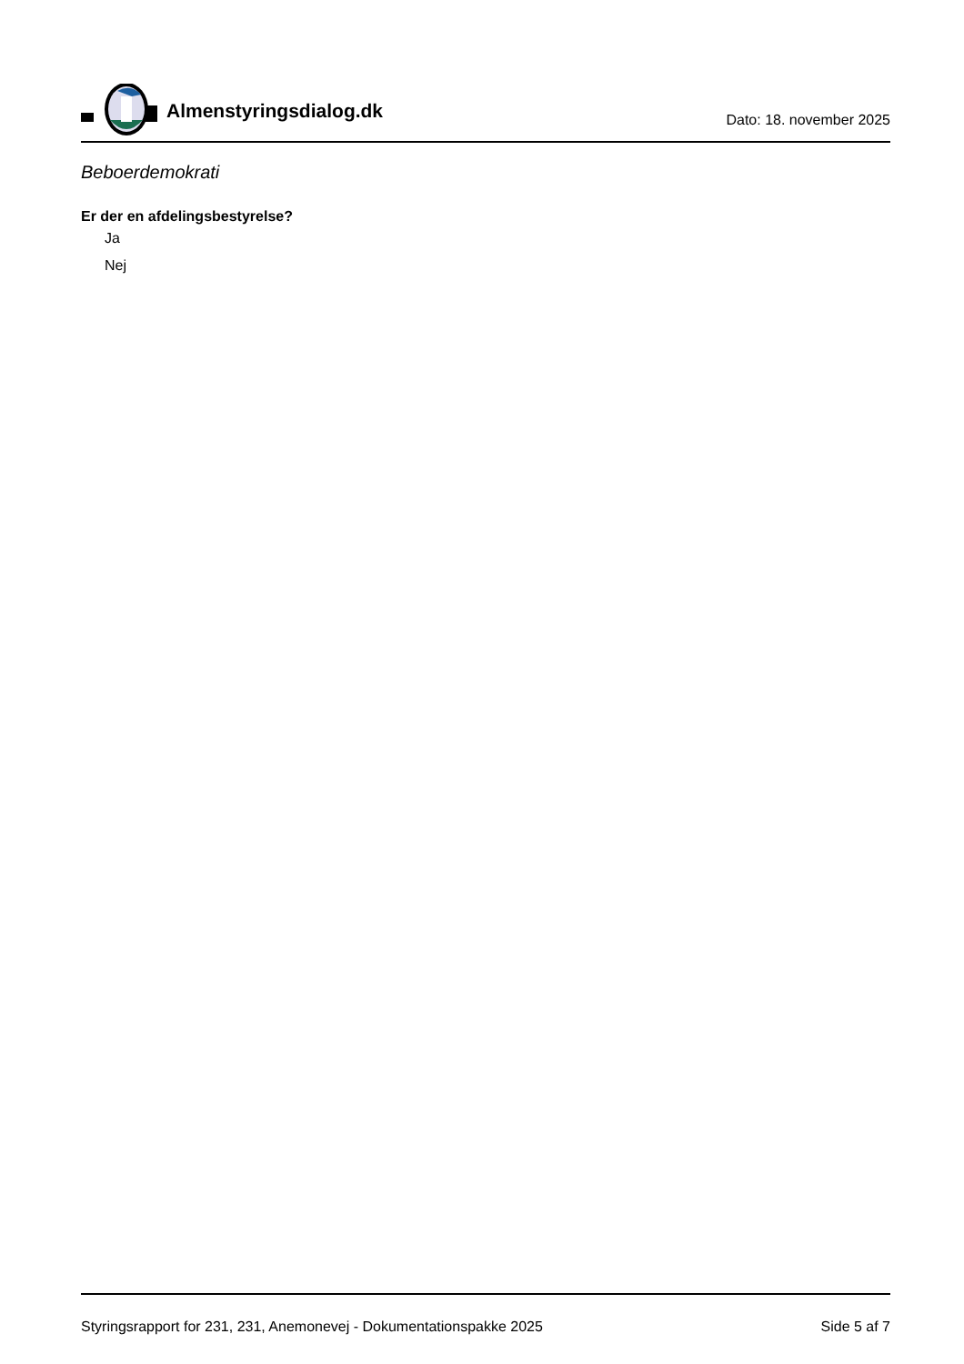Almenstyringsdialog.dk
Dato: 18. november 2025
Beboerdemokrati
Er der en afdelingsbestyrelse?
Ja
Nej
Styringsrapport for 231, 231, Anemonevej - Dokumentationspakke 2025 Side 5 af 7